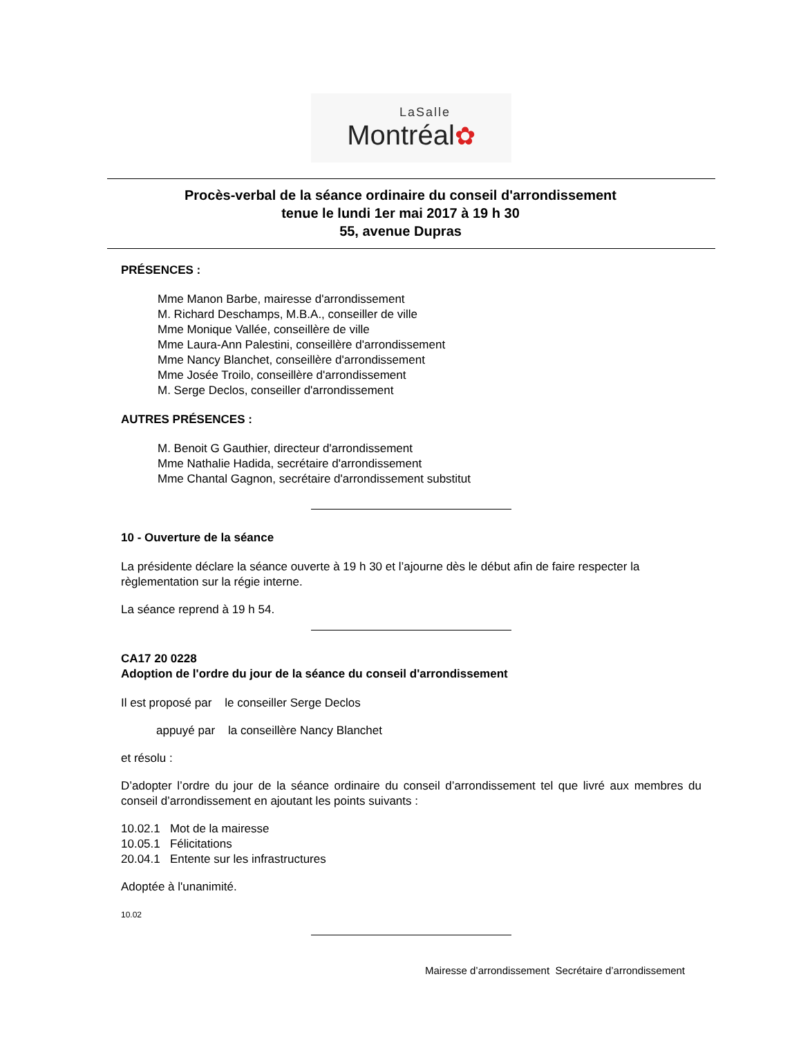LaSalle
Montréal✿
Procès-verbal de la séance ordinaire du conseil d'arrondissement
tenue le lundi 1er mai 2017 à 19 h 30
55, avenue Dupras
PRÉSENCES :
Mme Manon Barbe, mairesse d'arrondissement
M. Richard Deschamps, M.B.A., conseiller de ville
Mme Monique Vallée, conseillère de ville
Mme Laura-Ann Palestini, conseillère d'arrondissement
Mme Nancy Blanchet, conseillère d'arrondissement
Mme Josée Troilo, conseillère d'arrondissement
M. Serge Declos, conseiller d'arrondissement
AUTRES PRÉSENCES :
M. Benoit G Gauthier, directeur d'arrondissement
Mme Nathalie Hadida, secrétaire d'arrondissement
Mme Chantal Gagnon, secrétaire d'arrondissement substitut
10 - Ouverture de la séance
La présidente déclare la séance ouverte à 19 h 30 et l’ajourne dès le début afin de faire respecter la règlementation sur la régie interne.
La séance reprend à 19 h 54.
CA17 20 0228
Adoption de l'ordre du jour de la séance du conseil d'arrondissement
Il est proposé par le conseiller Serge Declos
appuyé par la conseillère Nancy Blanchet
et résolu :
D’adopter l’ordre du jour de la séance ordinaire du conseil d’arrondissement tel que livré aux membres du conseil d’arrondissement en ajoutant les points suivants :
10.02.1 Mot de la mairesse
10.05.1 Félicitations
20.04.1 Entente sur les infrastructures
Adoptée à l'unanimité.
10.02
Mairesse d’arrondissement Secrétaire d’arrondissement